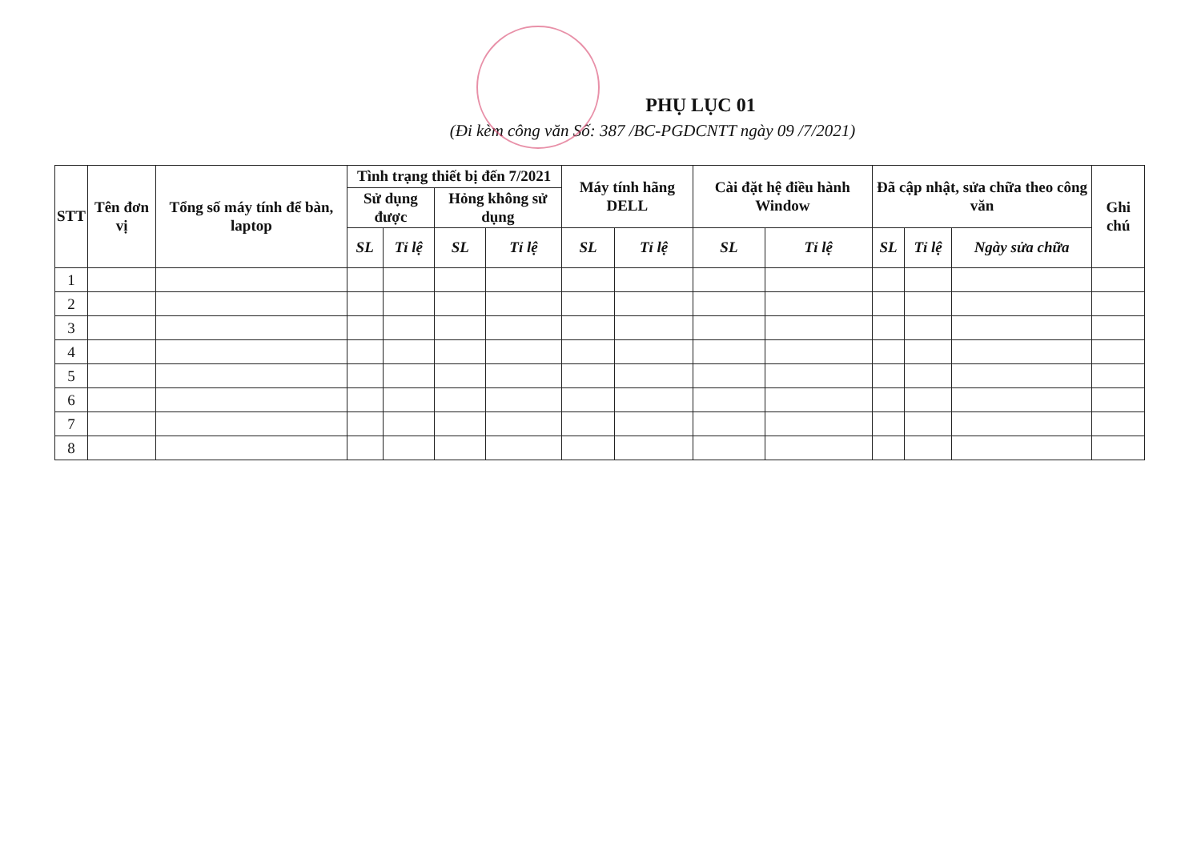PHỤ LỤC 01
(Đi kèm công văn Số: 387 /BC-PGDCNTT ngày 09 /7/2021)
| STT | Tên đơn vị | Tổng số máy tính để bàn, laptop | Tình trạng thiết bị đến 7/2021 | | | | Máy tính hãng DELL | | Cài đặt hệ điều hành Window | | Đã cập nhật, sửa chữa theo công văn | | | Ghi chú |
| --- | --- | --- | --- | --- | --- | --- | --- | --- | --- | --- | --- | --- | --- | --- |
| | | | Sử dụng được | | Hỏng không sử dụng | | | | | | | | | |
| | | | SL | Tỉ lệ | SL | Tỉ lệ | SL | Tỉ lệ | SL | Tỉ lệ | SL | Tỉ lệ | Ngày sửa chữa | |
| 1 | | | | | | | | | | | | | | |
| 2 | | | | | | | | | | | | | | |
| 3 | | | | | | | | | | | | | | |
| 4 | | | | | | | | | | | | | | |
| 5 | | | | | | | | | | | | | | |
| 6 | | | | | | | | | | | | | | |
| 7 | | | | | | | | | | | | | | |
| 8 | | | | | | | | | | | | | | |